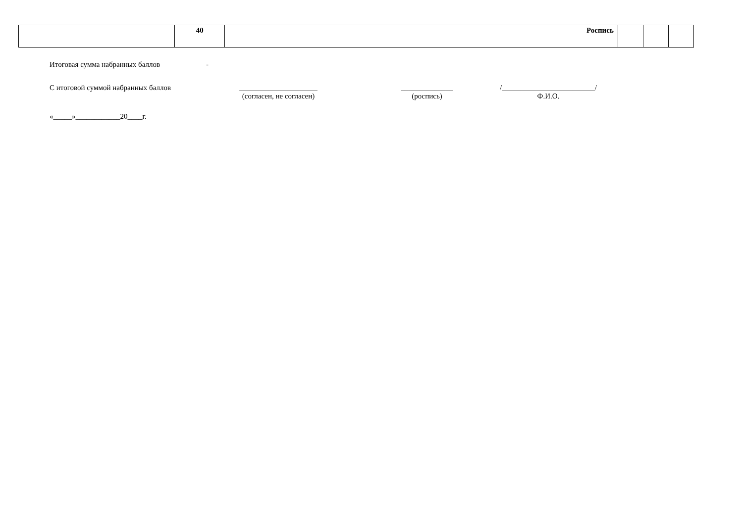| | 40 | Роспись | | | |
Итоговая сумма набранных баллов -
С итоговой суммой набранных баллов _____________________
(согласен, не согласен)
______________
(роспись)
/_________________________/
Ф.И.О.
«_____»____________20____г.